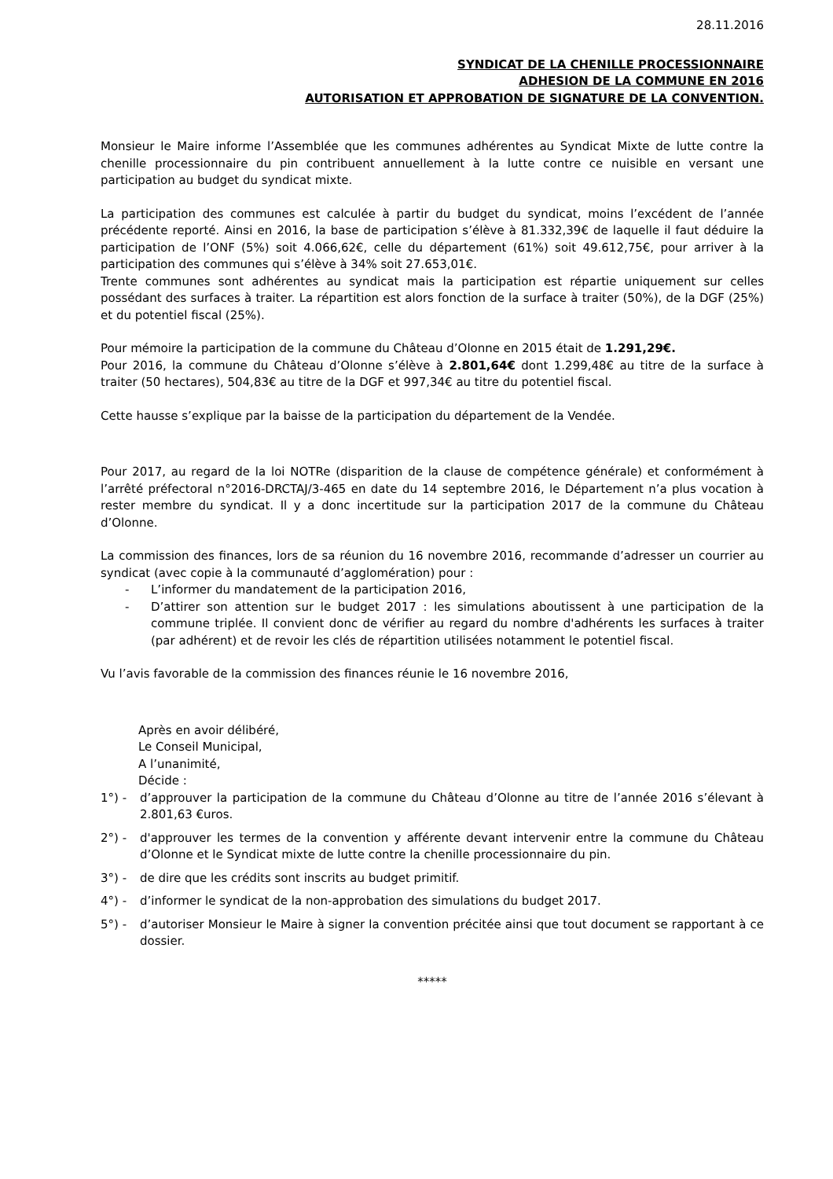28.11.2016
SYNDICAT DE LA CHENILLE PROCESSIONNAIRE
ADHESION DE LA COMMUNE EN 2016
AUTORISATION ET APPROBATION DE SIGNATURE DE LA CONVENTION.
Monsieur le Maire informe l’Assemblée que les communes adhérentes au Syndicat Mixte de lutte contre la chenille processionnaire du pin contribuent annuellement à la lutte contre ce nuisible en versant une participation au budget du syndicat mixte.
La participation des communes est calculée à partir du budget du syndicat, moins l’excédent de l’année précédente reporté. Ainsi en 2016, la base de participation s’élève à 81.332,39€ de laquelle il faut déduire la participation de l’ONF (5%) soit 4.066,62€, celle du département (61%) soit 49.612,75€, pour arriver à la participation des communes qui s’élève à 34% soit 27.653,01€.
Trente communes sont adhérentes au syndicat mais la participation est répartie uniquement sur celles possédant des surfaces à traiter. La répartition est alors fonction de la surface à traiter (50%), de la DGF (25%) et du potentiel fiscal (25%).
Pour mémoire la participation de la commune du Château d’Olonne en 2015 était de 1.291,29€.
Pour 2016, la commune du Château d’Olonne s’élève à 2.801,64€ dont 1.299,48€ au titre de la surface à traiter (50 hectares), 504,83€ au titre de la DGF et 997,34€ au titre du potentiel fiscal.
Cette hausse s’explique par la baisse de la participation du département de la Vendée.
Pour 2017, au regard de la loi NOTRe (disparition de la clause de compétence générale) et conformément à l’arrêté préfectoral n°2016-DRCTAJ/3-465 en date du 14 septembre 2016, le Département n’a plus vocation à rester membre du syndicat. Il y a donc incertitude sur la participation 2017 de la commune du Château d’Olonne.
La commission des finances, lors de sa réunion du 16 novembre 2016, recommande d’adresser un courrier au syndicat (avec copie à la communauté d’agglomération) pour :
- L’informer du mandatement de la participation 2016,
- D’attirer son attention sur le budget 2017 : les simulations aboutissent à une participation de la commune triplée. Il convient donc de vérifier au regard du nombre d'adhérents les surfaces à traiter (par adhérent) et de revoir les clés de répartition utilisées notamment le potentiel fiscal.
Vu l’avis favorable de la commission des finances réunie le 16 novembre 2016,
Après en avoir délibéré,
Le Conseil Municipal,
A l’unanimité,
Décide :
1°) - d’approuver la participation de la commune du Château d’Olonne au titre de l’année 2016 s’élevant à 2.801,63 €uros.
2°) - d'approuver les termes de la convention y afférente devant intervenir entre la commune du Château d’Olonne et le Syndicat mixte de lutte contre la chenille processionnaire du pin.
3°) - de dire que les crédits sont inscrits au budget primitif.
4°) - d’informer le syndicat de la non-approbation des simulations du budget 2017.
5°) - d’autoriser Monsieur le Maire à signer la convention précitée ainsi que tout document se rapportant à ce dossier.
*****